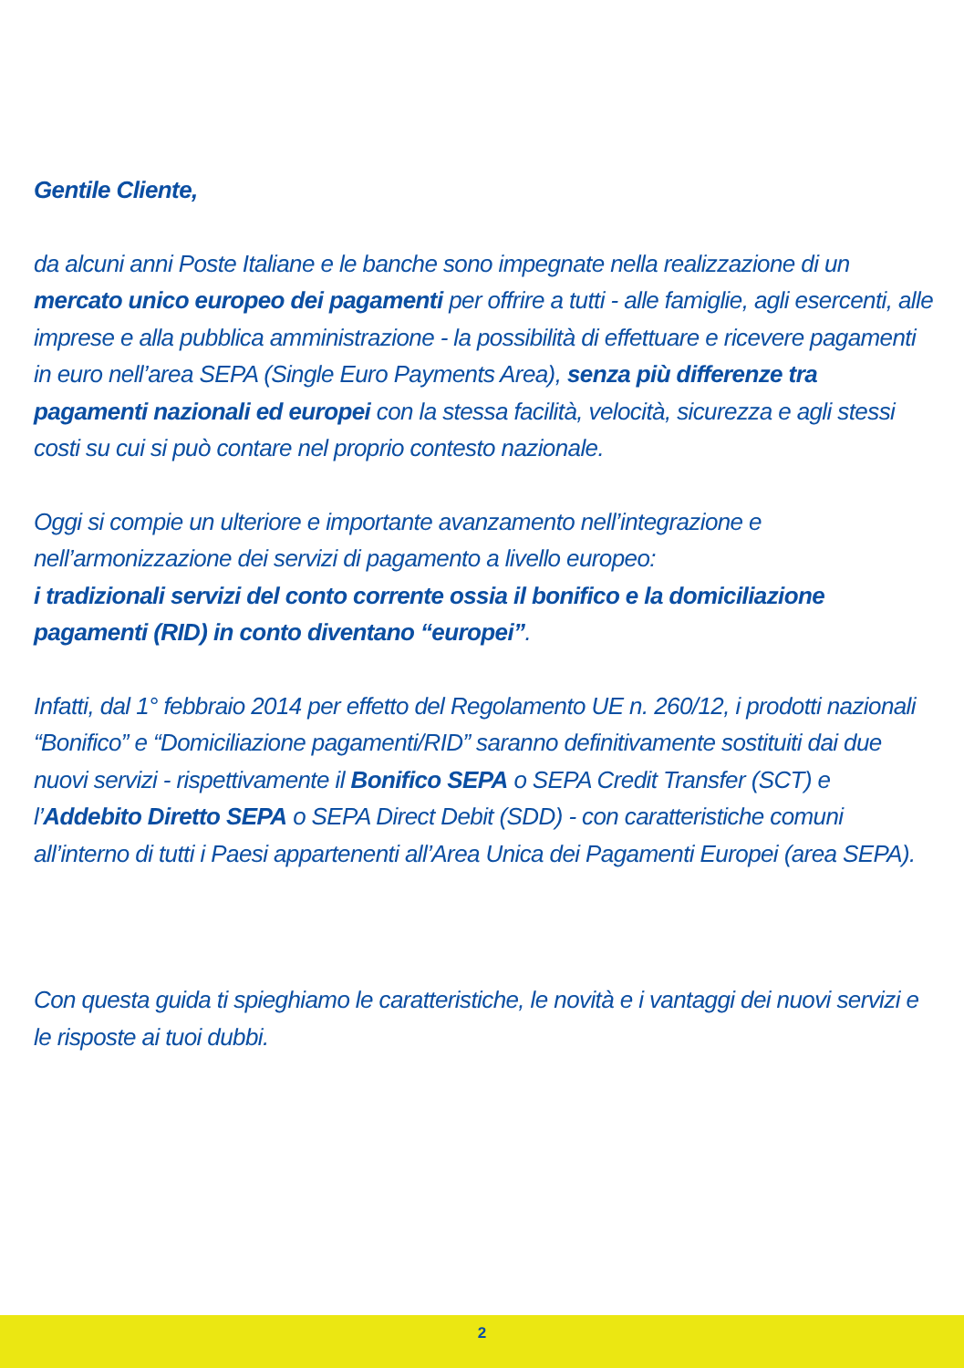Gentile Cliente,
da alcuni anni Poste Italiane e le banche sono impegnate nella realizzazione di un mercato unico europeo dei pagamenti per offrire a tutti - alle famiglie, agli esercenti, alle imprese e alla pubblica amministrazione - la possibilità di effettuare e ricevere pagamenti in euro nell’area SEPA (Single Euro Payments Area), senza più differenze tra pagamenti nazionali ed europei con la stessa facilità, velocità, sicurezza e agli stessi costi su cui si può contare nel proprio contesto nazionale.
Oggi si compie un ulteriore e importante avanzamento nell’integrazione e nell’armonizzazione dei servizi di pagamento a livello europeo:
i tradizionali servizi del conto corrente ossia il bonifico e la domiciliazione pagamenti (RID) in conto diventano “europei”.
Infatti, dal 1° febbraio 2014 per effetto del Regolamento UE n. 260/12, i prodotti nazionali “Bonifico” e “Domiciliazione pagamenti/RID” saranno definitivamente sostituiti dai due nuovi servizi - rispettivamente il Bonifico SEPA o SEPA Credit Transfer (SCT) e l’Addebito Diretto SEPA o SEPA Direct Debit (SDD) - con caratteristiche comuni all’interno di tutti i Paesi appartenenti all’Area Unica dei Pagamenti Europei (area SEPA).
Con questa guida ti spieghiamo le caratteristiche, le novità e i vantaggi dei nuovi servizi e le risposte ai tuoi dubbi.
2